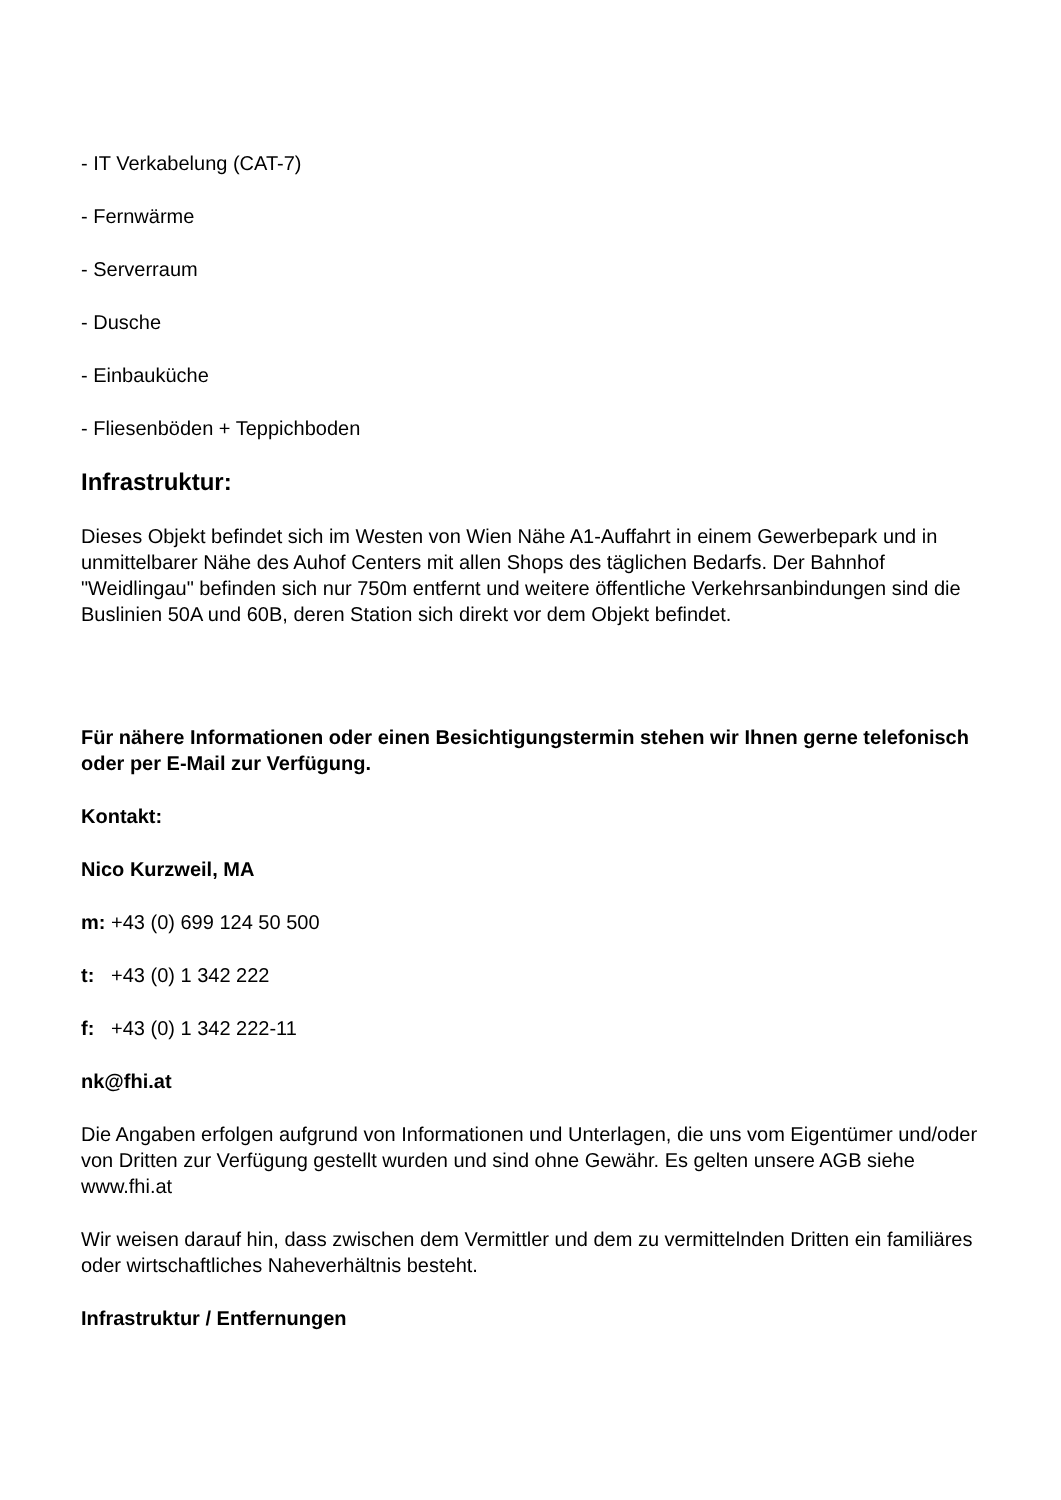- IT Verkabelung (CAT-7)
- Fernwärme
- Serverraum
- Dusche
- Einbauküche
- Fliesenböden + Teppichboden
Infrastruktur:
Dieses Objekt befindet sich im Westen von Wien Nähe A1-Auffahrt in einem Gewerbepark und in unmittelbarer Nähe des Auhof Centers mit allen Shops des täglichen Bedarfs. Der Bahnhof "Weidlingau" befinden sich nur 750m entfernt und weitere öffentliche Verkehrsanbindungen sind die Buslinien 50A und 60B, deren Station sich direkt vor dem Objekt befindet.
Für nähere Informationen oder einen Besichtigungstermin stehen wir Ihnen gerne telefonisch oder per E-Mail zur Verfügung.
Kontakt:
Nico Kurzweil, MA
m: +43 (0) 699 124 50 500
t: +43 (0) 1 342 222
f: +43 (0) 1 342 222-11
nk@fhi.at
Die Angaben erfolgen aufgrund von Informationen und Unterlagen, die uns vom Eigentümer und/oder von Dritten zur Verfügung gestellt wurden und sind ohne Gewähr. Es gelten unsere AGB siehe www.fhi.at
Wir weisen darauf hin, dass zwischen dem Vermittler und dem zu vermittelnden Dritten ein familiäres oder wirtschaftliches Naheverhältnis besteht.
Infrastruktur / Entfernungen